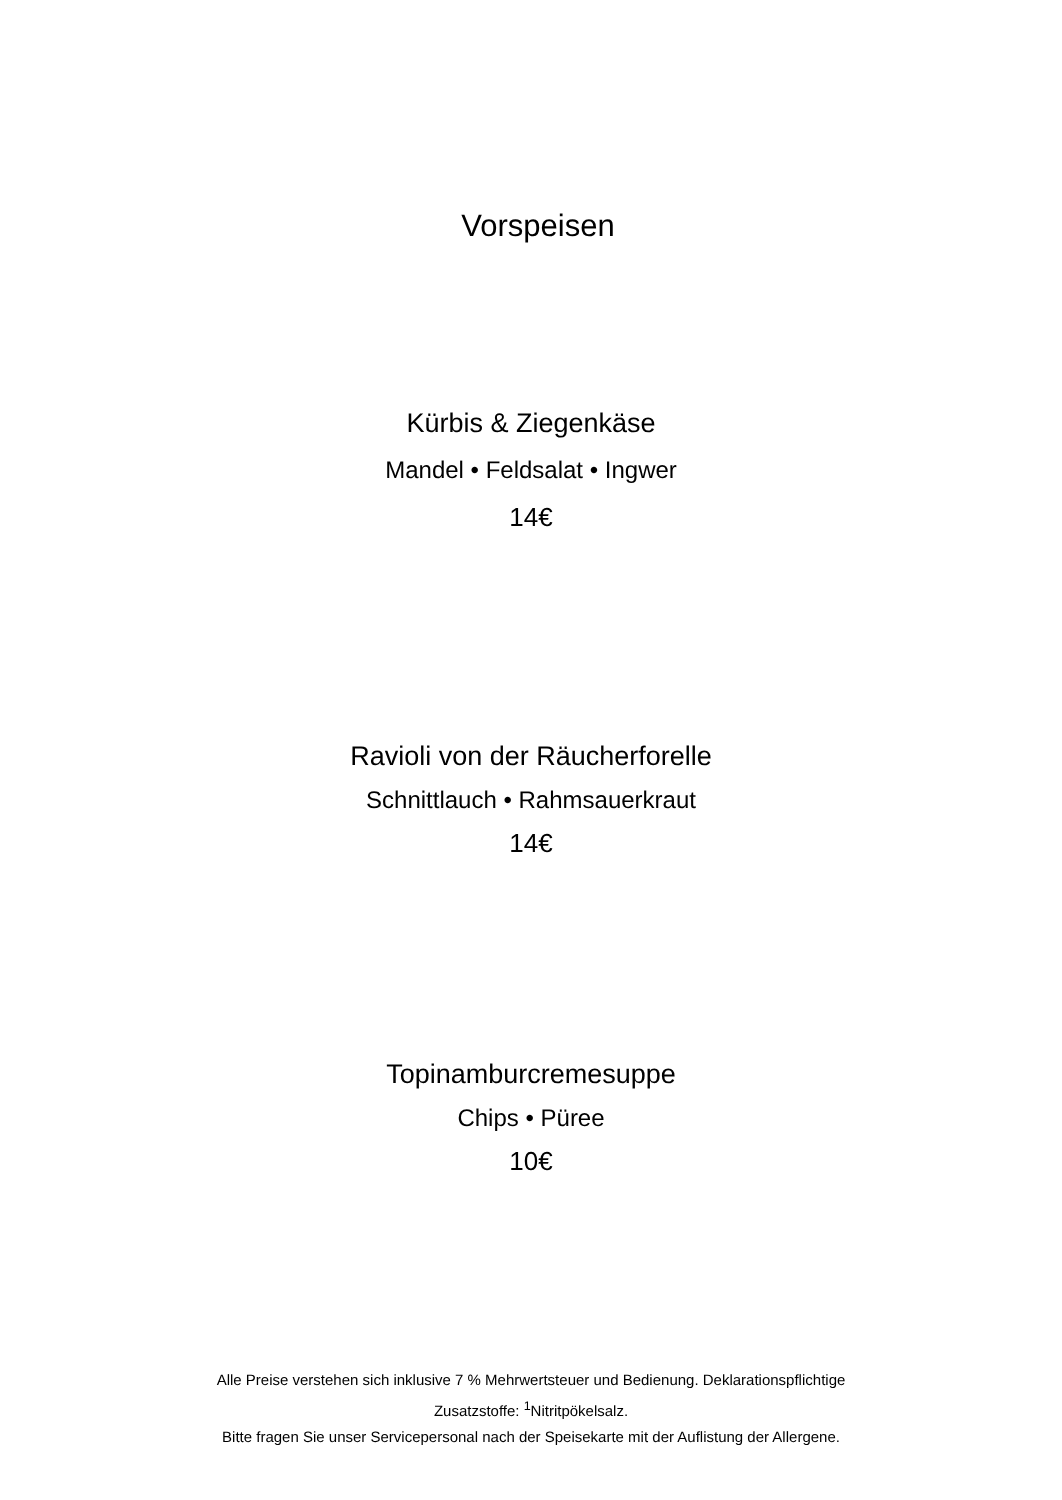Vorspeisen
Kürbis & Ziegenkäse
Mandel • Feldsalat • Ingwer
14€
Ravioli von der Räucherforelle
Schnittlauch • Rahmsauerkraut
14€
Topinamburcremesuppe
Chips • Püree
10€
Alle Preise verstehen sich inklusive 7 % Mehrwertsteuer und Bedienung. Deklarationspflichtige Zusatzstoffe: <sup>1</sup>Nitritpökelsalz.
Bitte fragen Sie unser Servicepersonal nach der Speisekarte mit der Auflistung der Allergene.